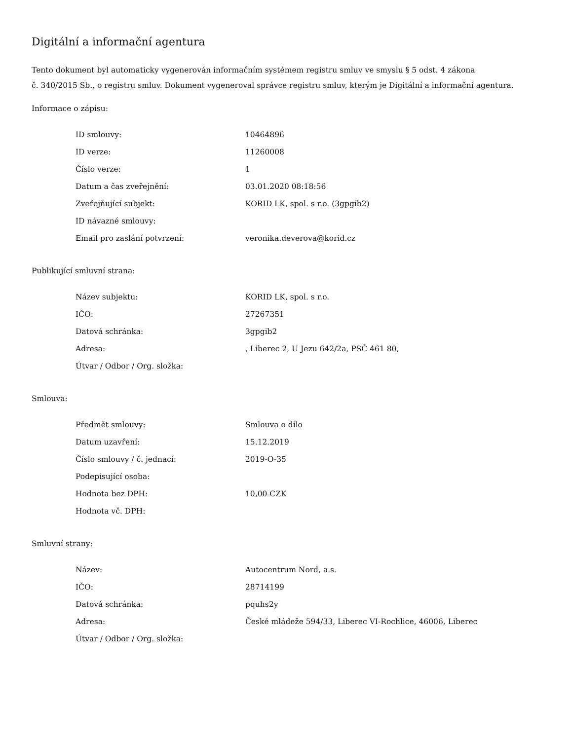Digitální a informační agentura
Tento dokument byl automaticky vygenerován informačním systémem registru smluv ve smyslu § 5 odst. 4 zákona
č. 340/2015 Sb., o registru smluv. Dokument vygeneroval správce registru smluv, kterým je Digitální a informační agentura.
Informace o zápisu:
| ID smlouvy: | 10464896 |
| ID verze: | 11260008 |
| Číslo verze: | 1 |
| Datum a čas zveřejnění: | 03.01.2020 08:18:56 |
| Zveřejňující subjekt: | KORID LK, spol. s r.o. (3gpgib2) |
| ID návazné smlouvy: | |
| Email pro zaslání potvrzení: | veronika.deverova@korid.cz |
Publikující smluvní strana:
| Název subjektu: | KORID LK, spol. s r.o. |
| IČO: | 27267351 |
| Datová schránka: | 3gpgib2 |
| Adresa: | , Liberec 2, U Jezu 642/2a, PSČ 461 80, |
| Útvar / Odbor / Org. složka: | |
Smlouva:
| Předmět smlouvy: | Smlouva o dílo |
| Datum uzavření: | 15.12.2019 |
| Číslo smlouvy / č. jednací: | 2019-O-35 |
| Podepisující osoba: | |
| Hodnota bez DPH: | 10,00 CZK |
| Hodnota vč. DPH: | |
Smluvní strany:
| Název: | Autocentrum Nord, a.s. |
| IČO: | 28714199 |
| Datová schránka: | pquhs2y |
| Adresa: | České mládeže 594/33, Liberec VI-Rochlice, 46006, Liberec |
| Útvar / Odbor / Org. složka: | |